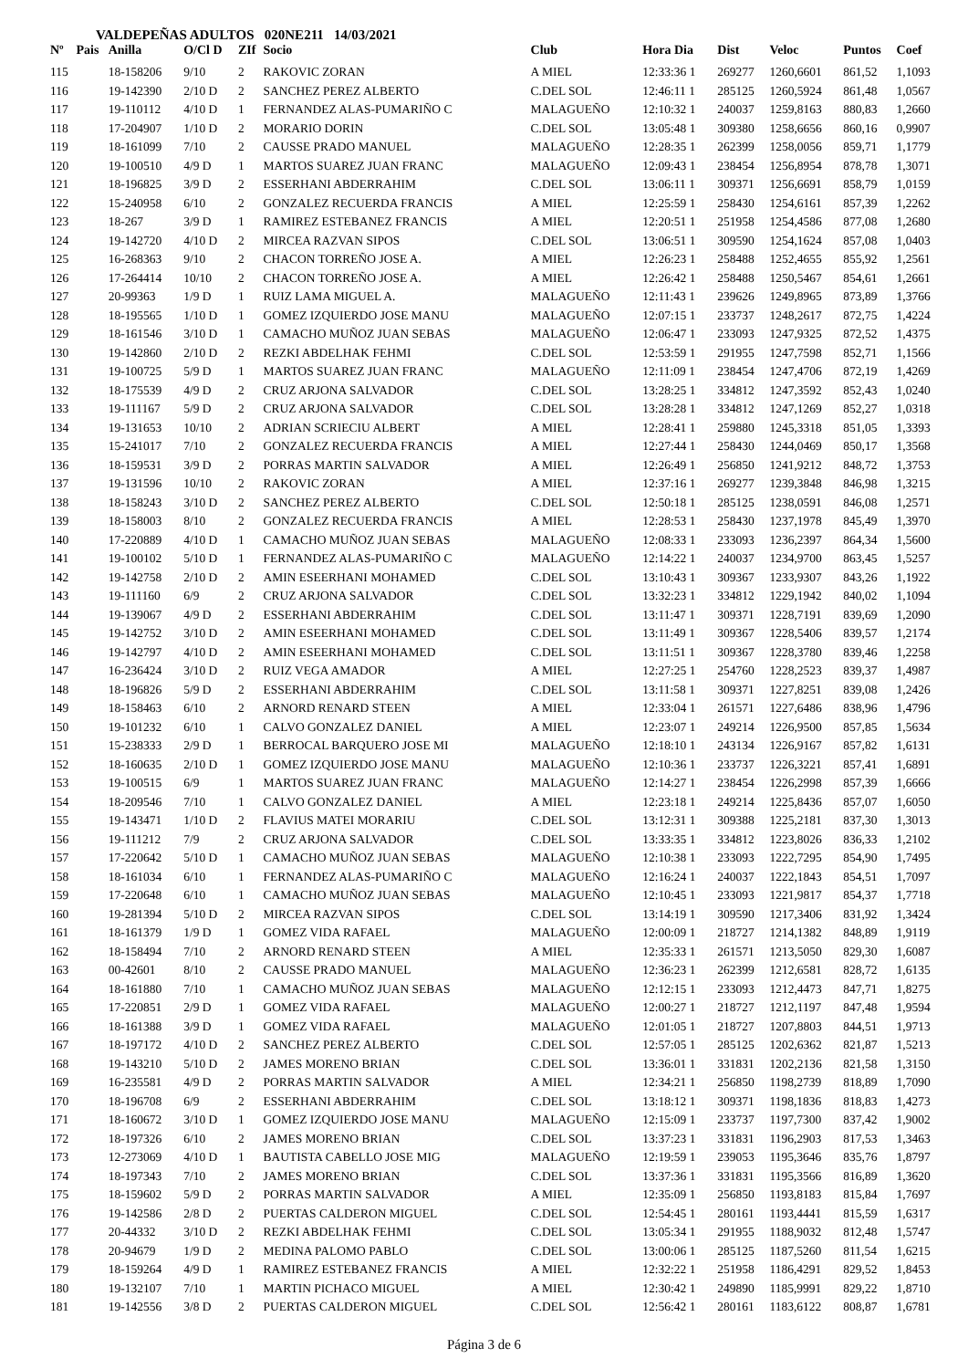VALDEPEÑAS ADULTOS 020NE211 14/03/2021
| Nº | Pais | Anilla | O/Cl D | ZIf | Socio | Club | Hora Dia | Dist | Veloc | Puntos | Coef |
| --- | --- | --- | --- | --- | --- | --- | --- | --- | --- | --- | --- |
| 115 | | 18-158206 | 9/10 | 2 | RAKOVIC ZORAN | A MIEL | 12:33:36 1 | 269277 | 1260,6601 | 861,52 | 1,1093 |
| 116 | | 19-142390 | 2/10 D | 2 | SANCHEZ PEREZ ALBERTO | C.DEL SOL | 12:46:11 1 | 285125 | 1260,5924 | 861,48 | 1,0567 |
| 117 | | 19-110112 | 4/10 D | 1 | FERNANDEZ ALAS-PUMARIÑO C | MALAGUEÑO | 12:10:32 1 | 240037 | 1259,8163 | 880,83 | 1,2660 |
| 118 | | 17-204907 | 1/10 D | 2 | MORARIO DORIN | C.DEL SOL | 13:05:48 1 | 309380 | 1258,6656 | 860,16 | 0,9907 |
| 119 | | 18-161099 | 7/10 | 2 | CAUSSE PRADO MANUEL | MALAGUEÑO | 12:28:35 1 | 262399 | 1258,0056 | 859,71 | 1,1779 |
| 120 | | 19-100510 | 4/9 D | 1 | MARTOS SUAREZ JUAN FRANC | MALAGUEÑO | 12:09:43 1 | 238454 | 1256,8954 | 878,78 | 1,3071 |
| 121 | | 18-196825 | 3/9 D | 2 | ESSERHANI ABDERRAHIM | C.DEL SOL | 13:06:11 1 | 309371 | 1256,6691 | 858,79 | 1,0159 |
| 122 | | 15-240958 | 6/10 | 2 | GONZALEZ RECUERDA FRANCIS | A MIEL | 12:25:59 1 | 258430 | 1254,6161 | 857,39 | 1,2262 |
| 123 | | 18-267 | 3/9 D | 1 | RAMIREZ ESTEBANEZ FRANCIS | A MIEL | 12:20:51 1 | 251958 | 1254,4586 | 877,08 | 1,2680 |
| 124 | | 19-142720 | 4/10 D | 2 | MIRCEA RAZVAN SIPOS | C.DEL SOL | 13:06:51 1 | 309590 | 1254,1624 | 857,08 | 1,0403 |
| 125 | | 16-268363 | 9/10 | 2 | CHACON TORREÑO JOSE A. | A MIEL | 12:26:23 1 | 258488 | 1252,4655 | 855,92 | 1,2561 |
| 126 | | 17-264414 | 10/10 | 2 | CHACON TORREÑO JOSE A. | A MIEL | 12:26:42 1 | 258488 | 1250,5467 | 854,61 | 1,2661 |
| 127 | | 20-99363 | 1/9 D | 1 | RUIZ LAMA MIGUEL A. | MALAGUEÑO | 12:11:43 1 | 239626 | 1249,8965 | 873,89 | 1,3766 |
| 128 | | 18-195565 | 1/10 D | 1 | GOMEZ IZQUIERDO JOSE MANU | MALAGUEÑO | 12:07:15 1 | 233737 | 1248,2617 | 872,75 | 1,4224 |
| 129 | | 18-161546 | 3/10 D | 1 | CAMACHO MUÑOZ JUAN SEBAS | MALAGUEÑO | 12:06:47 1 | 233093 | 1247,9325 | 872,52 | 1,4375 |
| 130 | | 19-142860 | 2/10 D | 2 | REZKI ABDELHAK FEHMI | C.DEL SOL | 12:53:59 1 | 291955 | 1247,7598 | 852,71 | 1,1566 |
| 131 | | 19-100725 | 5/9 D | 1 | MARTOS SUAREZ JUAN FRANC | MALAGUEÑO | 12:11:09 1 | 238454 | 1247,4706 | 872,19 | 1,4269 |
| 132 | | 18-175539 | 4/9 D | 2 | CRUZ ARJONA SALVADOR | C.DEL SOL | 13:28:25 1 | 334812 | 1247,3592 | 852,43 | 1,0240 |
| 133 | | 19-111167 | 5/9 D | 2 | CRUZ ARJONA SALVADOR | C.DEL SOL | 13:28:28 1 | 334812 | 1247,1269 | 852,27 | 1,0318 |
| 134 | | 19-131653 | 10/10 | 2 | ADRIAN SCRIECIU ALBERT | A MIEL | 12:28:41 1 | 259880 | 1245,3318 | 851,05 | 1,3393 |
| 135 | | 15-241017 | 7/10 | 2 | GONZALEZ RECUERDA FRANCIS | A MIEL | 12:27:44 1 | 258430 | 1244,0469 | 850,17 | 1,3568 |
| 136 | | 18-159531 | 3/9 D | 2 | PORRAS MARTIN SALVADOR | A MIEL | 12:26:49 1 | 256850 | 1241,9212 | 848,72 | 1,3753 |
| 137 | | 19-131596 | 10/10 | 2 | RAKOVIC ZORAN | A MIEL | 12:37:16 1 | 269277 | 1239,3848 | 846,98 | 1,3215 |
| 138 | | 18-158243 | 3/10 D | 2 | SANCHEZ PEREZ ALBERTO | C.DEL SOL | 12:50:18 1 | 285125 | 1238,0591 | 846,08 | 1,2571 |
| 139 | | 18-158003 | 8/10 | 2 | GONZALEZ RECUERDA FRANCIS | A MIEL | 12:28:53 1 | 258430 | 1237,1978 | 845,49 | 1,3970 |
| 140 | | 17-220889 | 4/10 D | 1 | CAMACHO MUÑOZ JUAN SEBAS | MALAGUEÑO | 12:08:33 1 | 233093 | 1236,2397 | 864,34 | 1,5600 |
| 141 | | 19-100102 | 5/10 D | 1 | FERNANDEZ ALAS-PUMARIÑO C | MALAGUEÑO | 12:14:22 1 | 240037 | 1234,9700 | 863,45 | 1,5257 |
| 142 | | 19-142758 | 2/10 D | 2 | AMIN ESEERHANI MOHAMED | C.DEL SOL | 13:10:43 1 | 309367 | 1233,9307 | 843,26 | 1,1922 |
| 143 | | 19-111160 | 6/9 | 2 | CRUZ ARJONA SALVADOR | C.DEL SOL | 13:32:23 1 | 334812 | 1229,1942 | 840,02 | 1,1094 |
| 144 | | 19-139067 | 4/9 D | 2 | ESSERHANI ABDERRAHIM | C.DEL SOL | 13:11:47 1 | 309371 | 1228,7191 | 839,69 | 1,2090 |
| 145 | | 19-142752 | 3/10 D | 2 | AMIN ESEERHANI MOHAMED | C.DEL SOL | 13:11:49 1 | 309367 | 1228,5406 | 839,57 | 1,2174 |
| 146 | | 19-142797 | 4/10 D | 2 | AMIN ESEERHANI MOHAMED | C.DEL SOL | 13:11:51 1 | 309367 | 1228,3780 | 839,46 | 1,2258 |
| 147 | | 16-236424 | 3/10 D | 2 | RUIZ VEGA AMADOR | A MIEL | 12:27:25 1 | 254760 | 1228,2523 | 839,37 | 1,4987 |
| 148 | | 18-196826 | 5/9 D | 2 | ESSERHANI ABDERRAHIM | C.DEL SOL | 13:11:58 1 | 309371 | 1227,8251 | 839,08 | 1,2426 |
| 149 | | 18-158463 | 6/10 | 2 | ARNORD RENARD STEEN | A MIEL | 12:33:04 1 | 261571 | 1227,6486 | 838,96 | 1,4796 |
| 150 | | 19-101232 | 6/10 | 1 | CALVO GONZALEZ DANIEL | A MIEL | 12:23:07 1 | 249214 | 1226,9500 | 857,85 | 1,5634 |
| 151 | | 15-238333 | 2/9 D | 1 | BERROCAL BARQUERO JOSE MI | MALAGUEÑO | 12:18:10 1 | 243134 | 1226,9167 | 857,82 | 1,6131 |
| 152 | | 18-160635 | 2/10 D | 1 | GOMEZ IZQUIERDO JOSE MANU | MALAGUEÑO | 12:10:36 1 | 233737 | 1226,3221 | 857,41 | 1,6891 |
| 153 | | 19-100515 | 6/9 | 1 | MARTOS SUAREZ JUAN FRANC | MALAGUEÑO | 12:14:27 1 | 238454 | 1226,2998 | 857,39 | 1,6666 |
| 154 | | 18-209546 | 7/10 | 1 | CALVO GONZALEZ DANIEL | A MIEL | 12:23:18 1 | 249214 | 1225,8436 | 857,07 | 1,6050 |
| 155 | | 19-143471 | 1/10 D | 2 | FLAVIUS MATEI MORARIU | C.DEL SOL | 13:12:31 1 | 309388 | 1225,2181 | 837,30 | 1,3013 |
| 156 | | 19-111212 | 7/9 | 2 | CRUZ ARJONA SALVADOR | C.DEL SOL | 13:33:35 1 | 334812 | 1223,8026 | 836,33 | 1,2102 |
| 157 | | 17-220642 | 5/10 D | 1 | CAMACHO MUÑOZ JUAN SEBAS | MALAGUEÑO | 12:10:38 1 | 233093 | 1222,7295 | 854,90 | 1,7495 |
| 158 | | 18-161034 | 6/10 | 1 | FERNANDEZ ALAS-PUMARIÑO C | MALAGUEÑO | 12:16:24 1 | 240037 | 1222,1843 | 854,51 | 1,7097 |
| 159 | | 17-220648 | 6/10 | 1 | CAMACHO MUÑOZ JUAN SEBAS | MALAGUEÑO | 12:10:45 1 | 233093 | 1221,9817 | 854,37 | 1,7718 |
| 160 | | 19-281394 | 5/10 D | 2 | MIRCEA RAZVAN SIPOS | C.DEL SOL | 13:14:19 1 | 309590 | 1217,3406 | 831,92 | 1,3424 |
| 161 | | 18-161379 | 1/9 D | 1 | GOMEZ VIDA RAFAEL | MALAGUEÑO | 12:00:09 1 | 218727 | 1214,1382 | 848,89 | 1,9119 |
| 162 | | 18-158494 | 7/10 | 2 | ARNORD RENARD STEEN | A MIEL | 12:35:33 1 | 261571 | 1213,5050 | 829,30 | 1,6087 |
| 163 | | 00-42601 | 8/10 | 2 | CAUSSE PRADO MANUEL | MALAGUEÑO | 12:36:23 1 | 262399 | 1212,6581 | 828,72 | 1,6135 |
| 164 | | 18-161880 | 7/10 | 1 | CAMACHO MUÑOZ JUAN SEBAS | MALAGUEÑO | 12:12:15 1 | 233093 | 1212,4473 | 847,71 | 1,8275 |
| 165 | | 17-220851 | 2/9 D | 1 | GOMEZ VIDA RAFAEL | MALAGUEÑO | 12:00:27 1 | 218727 | 1212,1197 | 847,48 | 1,9594 |
| 166 | | 18-161388 | 3/9 D | 1 | GOMEZ VIDA RAFAEL | MALAGUEÑO | 12:01:05 1 | 218727 | 1207,8803 | 844,51 | 1,9713 |
| 167 | | 18-197172 | 4/10 D | 2 | SANCHEZ PEREZ ALBERTO | C.DEL SOL | 12:57:05 1 | 285125 | 1202,6362 | 821,87 | 1,5213 |
| 168 | | 19-143210 | 5/10 D | 2 | JAMES MORENO BRIAN | C.DEL SOL | 13:36:01 1 | 331831 | 1202,2136 | 821,58 | 1,3150 |
| 169 | | 16-235581 | 4/9 D | 2 | PORRAS MARTIN SALVADOR | A MIEL | 12:34:21 1 | 256850 | 1198,2739 | 818,89 | 1,7090 |
| 170 | | 18-196708 | 6/9 | 2 | ESSERHANI ABDERRAHIM | C.DEL SOL | 13:18:12 1 | 309371 | 1198,1836 | 818,83 | 1,4273 |
| 171 | | 18-160672 | 3/10 D | 1 | GOMEZ IZQUIERDO JOSE MANU | MALAGUEÑO | 12:15:09 1 | 233737 | 1197,7300 | 837,42 | 1,9002 |
| 172 | | 18-197326 | 6/10 | 2 | JAMES MORENO BRIAN | C.DEL SOL | 13:37:23 1 | 331831 | 1196,2903 | 817,53 | 1,3463 |
| 173 | | 12-273069 | 4/10 D | 1 | BAUTISTA CABELLO JOSE MIG | MALAGUEÑO | 12:19:59 1 | 239053 | 1195,3646 | 835,76 | 1,8797 |
| 174 | | 18-197343 | 7/10 | 2 | JAMES MORENO BRIAN | C.DEL SOL | 13:37:36 1 | 331831 | 1195,3566 | 816,89 | 1,3620 |
| 175 | | 18-159602 | 5/9 D | 2 | PORRAS MARTIN SALVADOR | A MIEL | 12:35:09 1 | 256850 | 1193,8183 | 815,84 | 1,7697 |
| 176 | | 19-142586 | 2/8 D | 2 | PUERTAS CALDERON MIGUEL | C.DEL SOL | 12:54:45 1 | 280161 | 1193,4441 | 815,59 | 1,6317 |
| 177 | | 20-44332 | 3/10 D | 2 | REZKI ABDELHAK FEHMI | C.DEL SOL | 13:05:34 1 | 291955 | 1188,9032 | 812,48 | 1,5747 |
| 178 | | 20-94679 | 1/9 D | 2 | MEDINA PALOMO PABLO | C.DEL SOL | 13:00:06 1 | 285125 | 1187,5260 | 811,54 | 1,6215 |
| 179 | | 18-159264 | 4/9 D | 1 | RAMIREZ ESTEBANEZ FRANCIS | A MIEL | 12:32:22 1 | 251958 | 1186,4291 | 829,52 | 1,8453 |
| 180 | | 19-132107 | 7/10 | 1 | MARTIN PICHACO MIGUEL | A MIEL | 12:30:42 1 | 249890 | 1185,9991 | 829,22 | 1,8710 |
| 181 | | 19-142556 | 3/8 D | 2 | PUERTAS CALDERON MIGUEL | C.DEL SOL | 12:56:42 1 | 280161 | 1183,6122 | 808,87 | 1,6781 |
Página 3 de 6